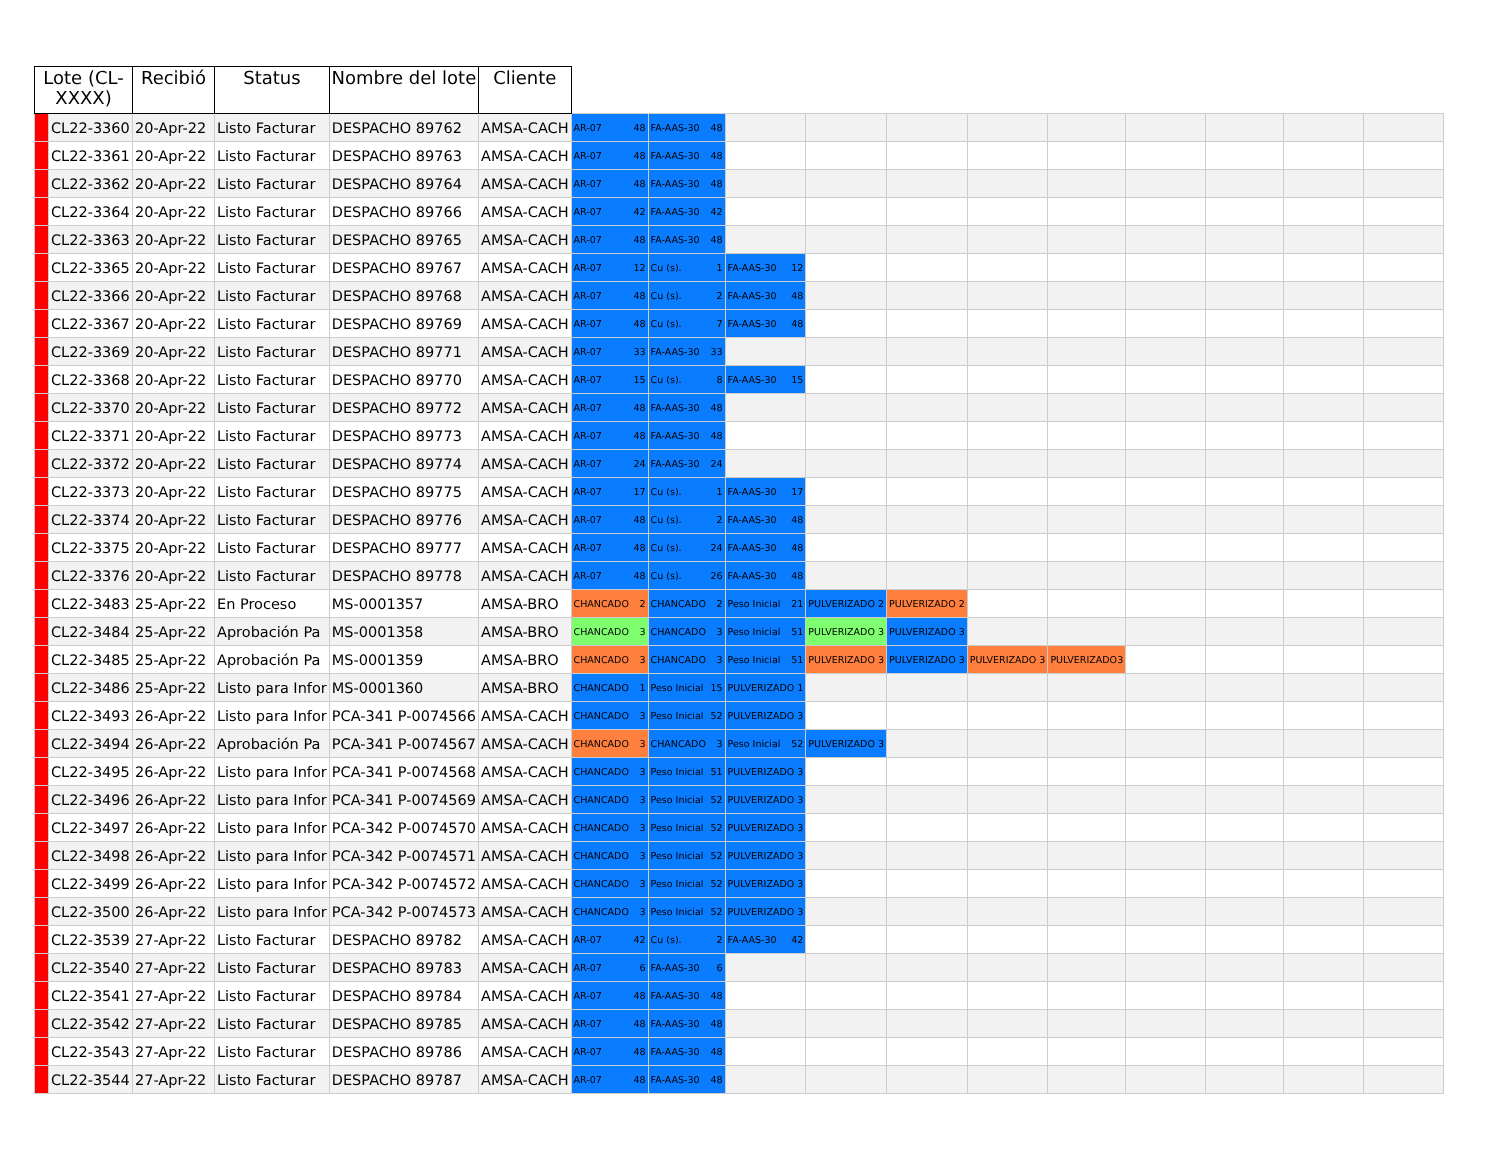| Lote (CL-XXXX) | | Recibió | Status | Nombre del lote | Cliente | | | | | | | | | | | |
| --- | --- | --- | --- | --- | --- | --- | --- | --- | --- | --- | --- | --- | --- | --- | --- | --- |
| | CL22-3360 | 20-Apr-22 | Listo Facturar | DESPACHO 89762 | AMSA-CACH | AR-07 48 | FA-AAS-30 48 | | | | | | | | | |
| | CL22-3361 | 20-Apr-22 | Listo Facturar | DESPACHO 89763 | AMSA-CACH | AR-07 48 | FA-AAS-30 48 | | | | | | | | | |
| | CL22-3362 | 20-Apr-22 | Listo Facturar | DESPACHO 89764 | AMSA-CACH | AR-07 48 | FA-AAS-30 48 | | | | | | | | | |
| | CL22-3364 | 20-Apr-22 | Listo Facturar | DESPACHO 89766 | AMSA-CACH | AR-07 42 | FA-AAS-30 42 | | | | | | | | | |
| | CL22-3363 | 20-Apr-22 | Listo Facturar | DESPACHO 89765 | AMSA-CACH | AR-07 48 | FA-AAS-30 48 | | | | | | | | | |
| | CL22-3365 | 20-Apr-22 | Listo Facturar | DESPACHO 89767 | AMSA-CACH | AR-07 12 | Cu (s). 1 | FA-AAS-30 12 | | | | | | | | |
| | CL22-3366 | 20-Apr-22 | Listo Facturar | DESPACHO 89768 | AMSA-CACH | AR-07 48 | Cu (s). 2 | FA-AAS-30 48 | | | | | | | | |
| | CL22-3367 | 20-Apr-22 | Listo Facturar | DESPACHO 89769 | AMSA-CACH | AR-07 48 | Cu (s). 7 | FA-AAS-30 48 | | | | | | | | |
| | CL22-3369 | 20-Apr-22 | Listo Facturar | DESPACHO 89771 | AMSA-CACH | AR-07 33 | FA-AAS-30 33 | | | | | | | | | |
| | CL22-3368 | 20-Apr-22 | Listo Facturar | DESPACHO 89770 | AMSA-CACH | AR-07 15 | Cu (s). 8 | FA-AAS-30 15 | | | | | | | | |
| | CL22-3370 | 20-Apr-22 | Listo Facturar | DESPACHO 89772 | AMSA-CACH | AR-07 48 | FA-AAS-30 48 | | | | | | | | | |
| | CL22-3371 | 20-Apr-22 | Listo Facturar | DESPACHO 89773 | AMSA-CACH | AR-07 48 | FA-AAS-30 48 | | | | | | | | | |
| | CL22-3372 | 20-Apr-22 | Listo Facturar | DESPACHO 89774 | AMSA-CACH | AR-07 24 | FA-AAS-30 24 | | | | | | | | | |
| | CL22-3373 | 20-Apr-22 | Listo Facturar | DESPACHO 89775 | AMSA-CACH | AR-07 17 | Cu (s). 1 | FA-AAS-30 17 | | | | | | | | |
| | CL22-3374 | 20-Apr-22 | Listo Facturar | DESPACHO 89776 | AMSA-CACH | AR-07 48 | Cu (s). 2 | FA-AAS-30 48 | | | | | | | | |
| | CL22-3375 | 20-Apr-22 | Listo Facturar | DESPACHO 89777 | AMSA-CACH | AR-07 48 | Cu (s). 24 | FA-AAS-30 48 | | | | | | | | |
| | CL22-3376 | 20-Apr-22 | Listo Facturar | DESPACHO 89778 | AMSA-CACH | AR-07 48 | Cu (s). 26 | FA-AAS-30 48 | | | | | | | | |
| | CL22-3483 | 25-Apr-22 | En Proceso | MS-0001357 | AMSA-BRO | CHANCADO 2 | CHANCADO 2 | Peso Inicial 21 | PULVERIZADO 2 | PULVERIZADO 2 | | | | | | |
| | CL22-3484 | 25-Apr-22 | Aprobación Pa | MS-0001358 | AMSA-BRO | CHANCADO 3 | CHANCADO 3 | Peso Inicial 51 | PULVERIZADO 3 | PULVERIZADO 3 | | | | | | |
| | CL22-3485 | 25-Apr-22 | Aprobación Pa | MS-0001359 | AMSA-BRO | CHANCADO 3 | CHANCADO 3 | Peso Inicial 51 | PULVERIZADO 3 | PULVERIZADO 3 | PULVERIZADO 3 | PULVERIZADO 3 | | | | |
| | CL22-3486 | 25-Apr-22 | Listo para Infor | MS-0001360 | AMSA-BRO | CHANCADO 1 | Peso Inicial 15 | PULVERIZADO 1 | | | | | | | | |
| | CL22-3493 | 26-Apr-22 | Listo para Infor | PCA-341 P-0074566 | AMSA-CACH | CHANCADO 3 | Peso Inicial 52 | PULVERIZADO 3 | | | | | | | | |
| | CL22-3494 | 26-Apr-22 | Aprobación Pa | PCA-341 P-0074567 | AMSA-CACH | CHANCADO 3 | CHANCADO 3 | Peso Inicial 52 | PULVERIZADO 3 | | | | | | | |
| | CL22-3495 | 26-Apr-22 | Listo para Infor | PCA-341 P-0074568 | AMSA-CACH | CHANCADO 3 | Peso Inicial 51 | PULVERIZADO 3 | | | | | | | | |
| | CL22-3496 | 26-Apr-22 | Listo para Infor | PCA-341 P-0074569 | AMSA-CACH | CHANCADO 3 | Peso Inicial 52 | PULVERIZADO 3 | | | | | | | | |
| | CL22-3497 | 26-Apr-22 | Listo para Infor | PCA-342 P-0074570 | AMSA-CACH | CHANCADO 3 | Peso Inicial 52 | PULVERIZADO 3 | | | | | | | | |
| | CL22-3498 | 26-Apr-22 | Listo para Infor | PCA-342 P-0074571 | AMSA-CACH | CHANCADO 3 | Peso Inicial 52 | PULVERIZADO 3 | | | | | | | | |
| | CL22-3499 | 26-Apr-22 | Listo para Infor | PCA-342 P-0074572 | AMSA-CACH | CHANCADO 3 | Peso Inicial 52 | PULVERIZADO 3 | | | | | | | | |
| | CL22-3500 | 26-Apr-22 | Listo para Infor | PCA-342 P-0074573 | AMSA-CACH | CHANCADO 3 | Peso Inicial 52 | PULVERIZADO 3 | | | | | | | | |
| | CL22-3539 | 27-Apr-22 | Listo Facturar | DESPACHO 89782 | AMSA-CACH | AR-07 42 | Cu (s). 2 | FA-AAS-30 42 | | | | | | | | |
| | CL22-3540 | 27-Apr-22 | Listo Facturar | DESPACHO 89783 | AMSA-CACH | AR-07 6 | FA-AAS-30 6 | | | | | | | | | |
| | CL22-3541 | 27-Apr-22 | Listo Facturar | DESPACHO 89784 | AMSA-CACH | AR-07 48 | FA-AAS-30 48 | | | | | | | | | |
| | CL22-3542 | 27-Apr-22 | Listo Facturar | DESPACHO 89785 | AMSA-CACH | AR-07 48 | FA-AAS-30 48 | | | | | | | | | |
| | CL22-3543 | 27-Apr-22 | Listo Facturar | DESPACHO 89786 | AMSA-CACH | AR-07 48 | FA-AAS-30 48 | | | | | | | | | |
| | CL22-3544 | 27-Apr-22 | Listo Facturar | DESPACHO 89787 | AMSA-CACH | AR-07 48 | FA-AAS-30 48 | | | | | | | | | |